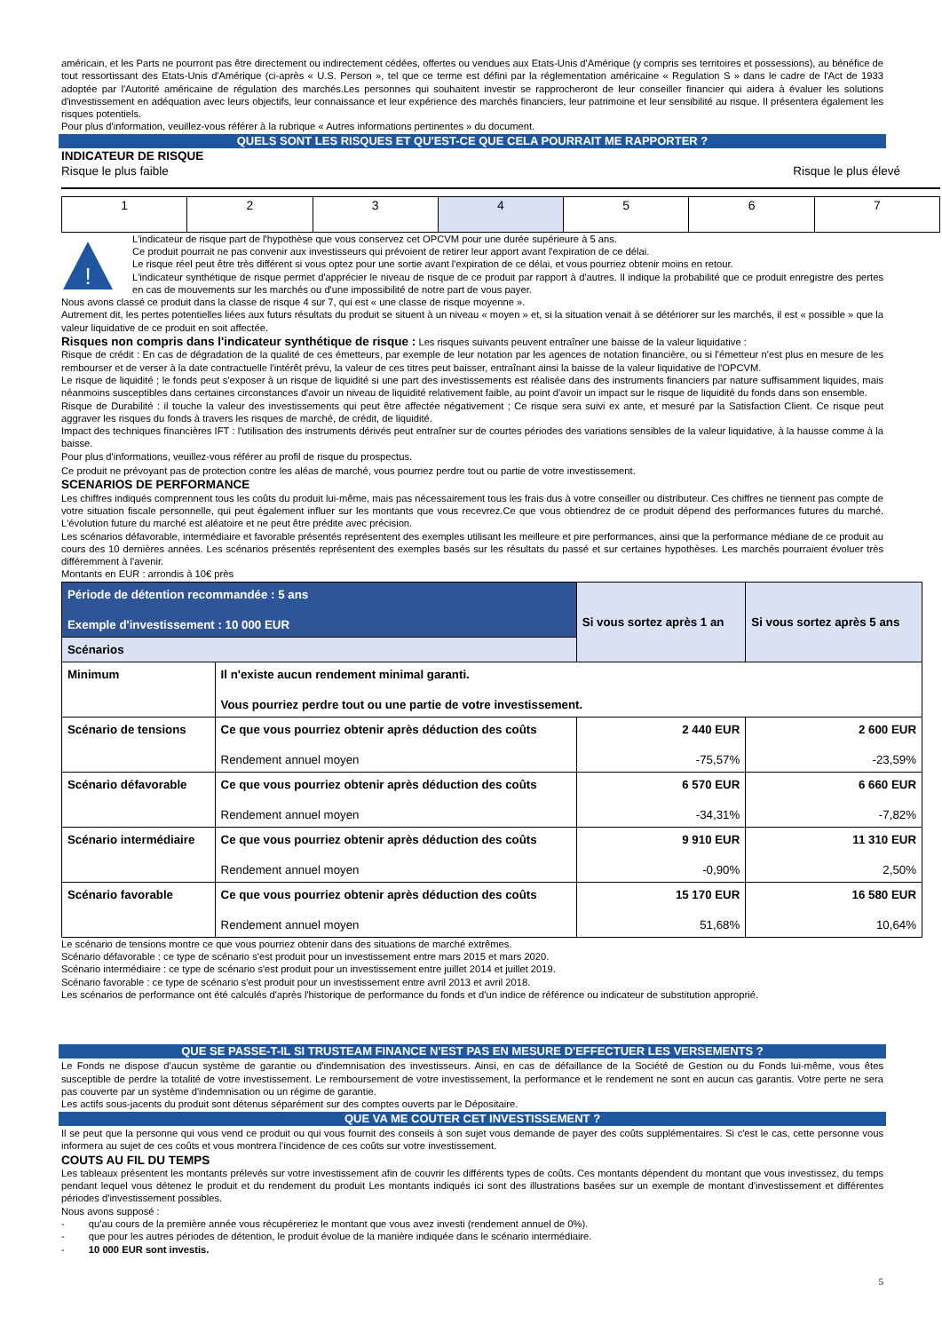américain, et les Parts ne pourront pas être directement ou indirectement cédées, offertes ou vendues aux Etats-Unis d'Amérique (y compris ses territoires et possessions), au bénéfice de tout ressortissant des Etats-Unis d'Amérique (ci-après « U.S. Person », tel que ce terme est défini par la réglementation américaine « Regulation S » dans le cadre de l'Act de 1933 adoptée par l'Autorité américaine de régulation des marchés.Les personnes qui souhaitent investir se rapprocheront de leur conseiller financier qui aidera à évaluer les solutions d'investissement en adéquation avec leurs objectifs, leur connaissance et leur expérience des marchés financiers, leur patrimoine et leur sensibilité au risque. Il présentera également les risques potentiels.
Pour plus d'information, veuillez-vous référer à la rubrique « Autres informations pertinentes » du document.
QUELS SONT LES RISQUES ET QU'EST-CE QUE CELA POURRAIT ME RAPPORTER ?
INDICATEUR DE RISQUE
Risque le plus faible Risque le plus élevé
| 1 | 2 | 3 | 4 | 5 | 6 | 7 |
!
L'indicateur de risque part de l'hypothèse que vous conservez cet OPCVM pour une durée supérieure à 5 ans.
Ce produit pourrait ne pas convenir aux investisseurs qui prévoient de retirer leur apport avant l'expiration de ce délai.
Le risque réel peut être très différent si vous optez pour une sortie avant l'expiration de ce délai, et vous pourriez obtenir moins en retour.
L'indicateur synthétique de risque permet d'apprécier le niveau de risque de ce produit par rapport à d'autres. Il indique la probabilité que ce produit enregistre des pertes en cas de mouvements sur les marchés ou d'une impossibilité de notre part de vous payer.
Nous avons classé ce produit dans la classe de risque 4 sur 7, qui est « une classe de risque moyenne ».
Autrement dit, les pertes potentielles liées aux futurs résultats du produit se situent à un niveau « moyen » et, si la situation venait à se détériorer sur les marchés, il est « possible » que la valeur liquidative de ce produit en soit affectée.
Risques non compris dans l'indicateur synthétique de risque : Les risques suivants peuvent entraîner une baisse de la valeur liquidative :
Risque de crédit : En cas de dégradation de la qualité de ces émetteurs, par exemple de leur notation par les agences de notation financière, ou si l'émetteur n'est plus en mesure de les rembourser et de verser à la date contractuelle l'intérêt prévu, la valeur de ces titres peut baisser, entraînant ainsi la baisse de la valeur liquidative de l'OPCVM.
Le risque de liquidité ; le fonds peut s'exposer à un risque de liquidité si une part des investissements est réalisée dans des instruments financiers par nature suffisamment liquides, mais néanmoins susceptibles dans certaines circonstances d'avoir un niveau de liquidité relativement faible, au point d'avoir un impact sur le risque de liquidité du fonds dans son ensemble.
Risque de Durabilité : il touche la valeur des investissements qui peut être affectée négativement ; Ce risque sera suivi ex ante, et mesuré par la Satisfaction Client. Ce risque peut aggraver les risques du fonds à travers les risques de marché, de crédit, de liquidité.
Impact des techniques financières IFT : l'utilisation des instruments dérivés peut entraîner sur de courtes périodes des variations sensibles de la valeur liquidative, à la hausse comme à la baisse.
Pour plus d'informations, veuillez-vous référer au profil de risque du prospectus.
Ce produit ne prévoyant pas de protection contre les aléas de marché, vous pourriez perdre tout ou partie de votre investissement.
SCENARIOS DE PERFORMANCE
Les chiffres indiqués comprennent tous les coûts du produit lui-même, mais pas nécessairement tous les frais dus à votre conseiller ou distributeur. Ces chiffres ne tiennent pas compte de votre situation fiscale personnelle, qui peut également influer sur les montants que vous recevrez.Ce que vous obtiendrez de ce produit dépend des performances futures du marché. L'évolution future du marché est aléatoire et ne peut être prédite avec précision.
Les scénarios défavorable, intermédiaire et favorable présentés représentent des exemples utilisant les meilleure et pire performances, ainsi que la performance médiane de ce produit au cours des 10 dernières années. Les scénarios présentés représentent des exemples basés sur les résultats du passé et sur certaines hypothèses. Les marchés pourraient évoluer très différemment à l'avenir.
Montants en EUR : arrondis à 10€ près
| Période de détention recommandée : 5 ans Exemple d'investissement : 10 000 EUR | | Si vous sortez après 1 an | Si vous sortez après 5 ans |
| Scénarios | | | |
| Minimum | Il n'existe aucun rendement minimal garanti. Vous pourriez perdre tout ou une partie de votre investissement. | | |
| Scénario de tensions | Ce que vous pourriez obtenir après déduction des coûts Rendement annuel moyen | 2 440 EUR -75,57% | 2 600 EUR -23,59% |
| Scénario défavorable | Ce que vous pourriez obtenir après déduction des coûts Rendement annuel moyen | 6 570 EUR -34,31% | 6 660 EUR -7,82% |
| Scénario intermédiaire | Ce que vous pourriez obtenir après déduction des coûts Rendement annuel moyen | 9 910 EUR -0,90% | 11 310 EUR 2,50% |
| Scénario favorable | Ce que vous pourriez obtenir après déduction des coûts Rendement annuel moyen | 15 170 EUR 51,68% | 16 580 EUR 10,64% |
Le scénario de tensions montre ce que vous pourriez obtenir dans des situations de marché extrêmes.
Scénario défavorable : ce type de scénario s'est produit pour un investissement entre mars 2015 et mars 2020.
Scénario intermédiaire : ce type de scénario s'est produit pour un investissement entre juillet 2014 et juillet 2019.
Scénario favorable : ce type de scénario s'est produit pour un investissement entre avril 2013 et avril 2018.
Les scénarios de performance ont été calculés d'après l'historique de performance du fonds et d'un indice de référence ou indicateur de substitution approprié.
QUE SE PASSE-T-IL SI TRUSTEAM FINANCE N'EST PAS EN MESURE D'EFFECTUER LES VERSEMENTS ?
Le Fonds ne dispose d'aucun système de garantie ou d'indemnisation des investisseurs. Ainsi, en cas de défaillance de la Société de Gestion ou du Fonds lui-même, vous êtes susceptible de perdre la totalité de votre investissement. Le remboursement de votre investissement, la performance et le rendement ne sont en aucun cas garantis. Votre perte ne sera pas couverte par un système d'indemnisation ou un régime de garantie.
Les actifs sous-jacents du produit sont détenus séparément sur des comptes ouverts par le Dépositaire.
QUE VA ME COUTER CET INVESTISSEMENT ?
Il se peut que la personne qui vous vend ce produit ou qui vous fournit des conseils à son sujet vous demande de payer des coûts supplémentaires. Si c'est le cas, cette personne vous informera au sujet de ces coûts et vous montrera l'incidence de ces coûts sur votre investissement.
COUTS AU FIL DU TEMPS
Les tableaux présentent les montants prélevés sur votre investissement afin de couvrir les différents types de coûts. Ces montants dépendent du montant que vous investissez, du temps pendant lequel vous détenez le produit et du rendement du produit Les montants indiqués ici sont des illustrations basées sur un exemple de montant d'investissement et différentes périodes d'investissement possibles.
Nous avons supposé :
- qu'au cours de la première année vous récupéreriez le montant que vous avez investi (rendement annuel de 0%).
- que pour les autres périodes de détention, le produit évolue de la manière indiquée dans le scénario intermédiaire.
- 10 000 EUR sont investis.
5